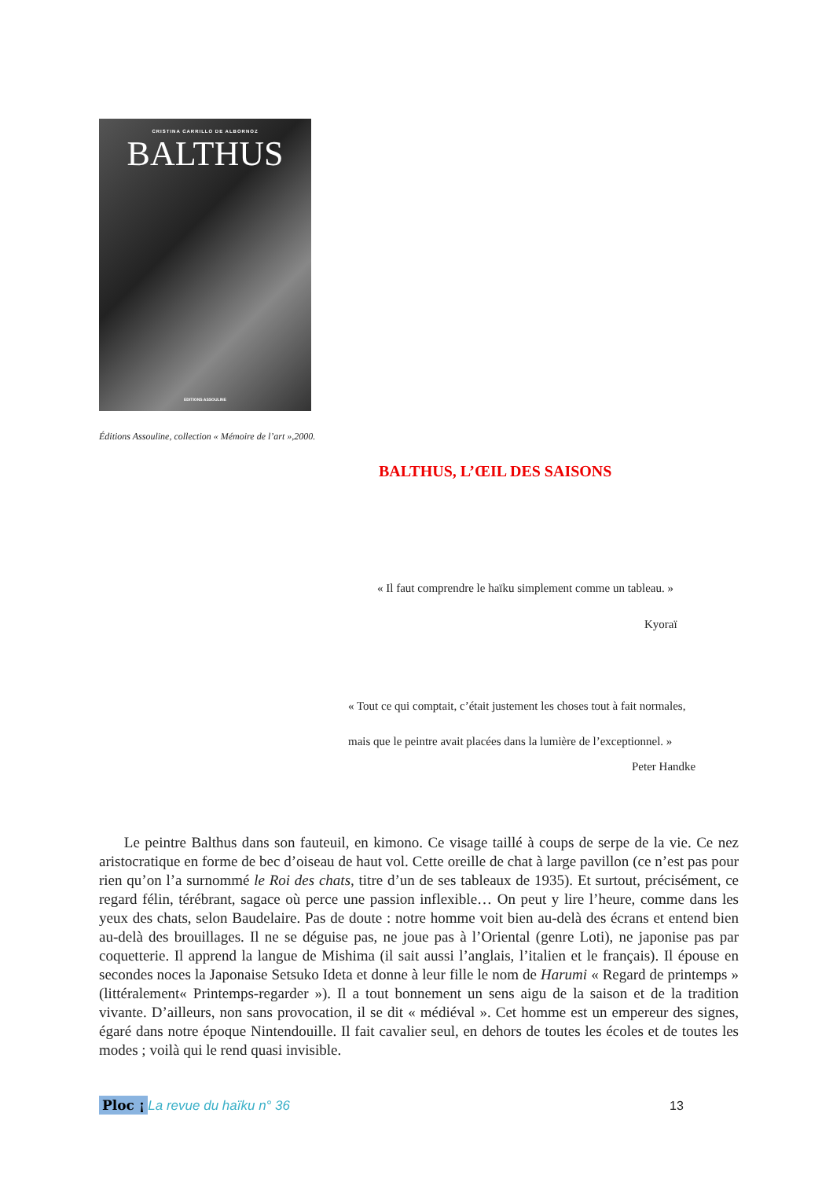CRISTINA CARRILLO DE ALBORNOZ
BALTHUS
EDITIONS ASSOULINE
Éditions Assouline, collection « Mémoire de l’art »,2000.
BALTHUS, L’ŒIL DES SAISONS
« Il faut comprendre le haïku simplement comme un tableau. »
Kyoraï
« Tout ce qui comptait, c’était justement les choses tout à fait normales,
mais que le peintre avait placées dans la lumière de l’exceptionnel. »
Peter Handke
Le peintre Balthus dans son fauteuil, en kimono. Ce visage taillé à coups de serpe de la vie. Ce nez aristocratique en forme de bec d’oiseau de haut vol. Cette oreille de chat à large pavillon (ce n’est pas pour rien qu’on l’a surnommé le Roi des chats, titre d’un de ses tableaux de 1935). Et surtout, précisément, ce regard félin, térébrant, sagace où perce une passion inflexible… On peut y lire l’heure, comme dans les yeux des chats, selon Baudelaire. Pas de doute : notre homme voit bien au-delà des écrans et entend bien au-delà des brouillages. Il ne se déguise pas, ne joue pas à l’Oriental (genre Loti), ne japonise pas par coquetterie. Il apprend la langue de Mishima (il sait aussi l’anglais, l’italien et le français). Il épouse en secondes noces la Japonaise Setsuko Ideta et donne à leur fille le nom de Harumi « Regard de printemps » (littéralement« Printemps-regarder »). Il a tout bonnement un sens aigu de la saison et de la tradition vivante. D’ailleurs, non sans provocation, il se dit « médiéval ». Cet homme est un empereur des signes, égaré dans notre époque Nintendouille. Il fait cavalier seul, en dehors de toutes les écoles et de toutes les modes ; voilà qui le rend quasi invisible.
Ploc ¡ La revue du haïku n° 36 13